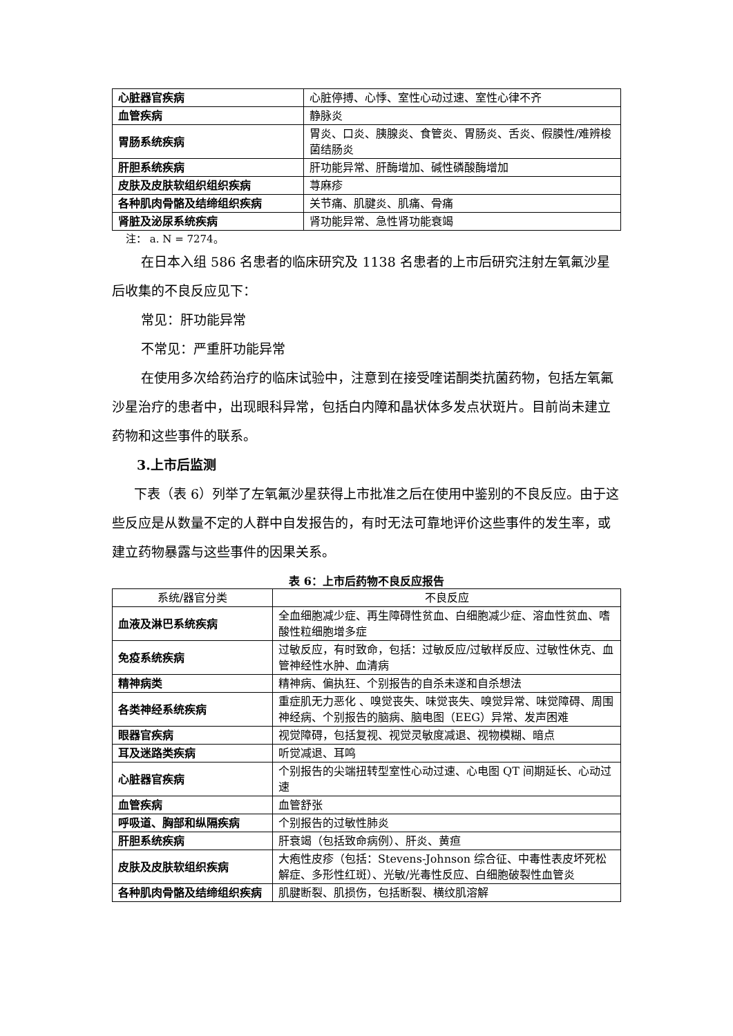| 心脏器官疾病 | 心脏停搏、心悸、室性心动过速、室性心律不齐 |
| 血管疾病 | 静脉炎 |
| 胃肠系统疾病 | 胃炎、口炎、胰腺炎、食管炎、胃肠炎、舌炎、假膜性/难辨梭菌结肠炎 |
| 肝胆系统疾病 | 肝功能异常、肝酶增加、碱性磷酸酶增加 |
| 皮肤及皮肤软组织组织疾病 | 荨麻疹 |
| 各种肌肉骨骼及结缔组织疾病 | 关节痛、肌腱炎、肌痛、骨痛 |
| 肾脏及泌尿系统疾病 | 肾功能异常、急性肾功能衰竭 |
注： a. N = 7274。
在日本入组 586 名患者的临床研究及 1138 名患者的上市后研究注射左氧氟沙星后收集的不良反应见下：
常见：肝功能异常
不常见：严重肝功能异常
在使用多次给药治疗的临床试验中，注意到在接受喹诺酮类抗菌药物，包括左氧氟沙星治疗的患者中，出现眼科异常，包括白内障和晶状体多发点状斑片。目前尚未建立药物和这些事件的联系。
3.上市后监测
下表（表 6）列举了左氧氟沙星获得上市批准之后在使用中鉴别的不良反应。由于这些反应是从数量不定的人群中自发报告的，有时无法可靠地评价这些事件的发生率，或建立药物暴露与这些事件的因果关系。
表 6：上市后药物不良反应报告
| 系统/器官分类 | 不良反应 |
| --- | --- |
| 血液及淋巴系统疾病 | 全血细胞减少症、再生障碍性贫血、白细胞减少症、溶血性贫血、嗜酸性粒细胞增多症 |
| 免疫系统疾病 | 过敏反应，有时致命，包括：过敏反应/过敏样反应、过敏性休克、血管神经性水肿、血清病 |
| 精神病类 | 精神病、偏执狂、个别报告的自杀未遂和自杀想法 |
| 各类神经系统疾病 | 重症肌无力恶化 、嗅觉丧失、味觉丧失、嗅觉异常、味觉障碍、周围神经病、个别报告的脑病、脑电图（EEG）异常、发声困难 |
| 眼器官疾病 | 视觉障碍，包括复视、视觉灵敏度减退、视物模糊、暗点 |
| 耳及迷路类疾病 | 听觉减退、耳鸣 |
| 心脏器官疾病 | 个别报告的尖端扭转型室性心动过速、心电图 QT 间期延长、心动过速 |
| 血管疾病 | 血管舒张 |
| 呼吸道、胸部和纵隔疾病 | 个别报告的过敏性肺炎 |
| 肝胆系统疾病 | 肝衰竭（包括致命病例）、肝炎、黄疸 |
| 皮肤及皮肤软组织疾病 | 大疱性皮疹（包括：Stevens-Johnson 综合征、中毒性表皮坏死松解症、多形性红斑）、光敏/光毒性反应、白细胞破裂性血管炎 |
| 各种肌肉骨骼及结缔组织疾病 | 肌腱断裂、肌损伤，包括断裂、横纹肌溶解 |